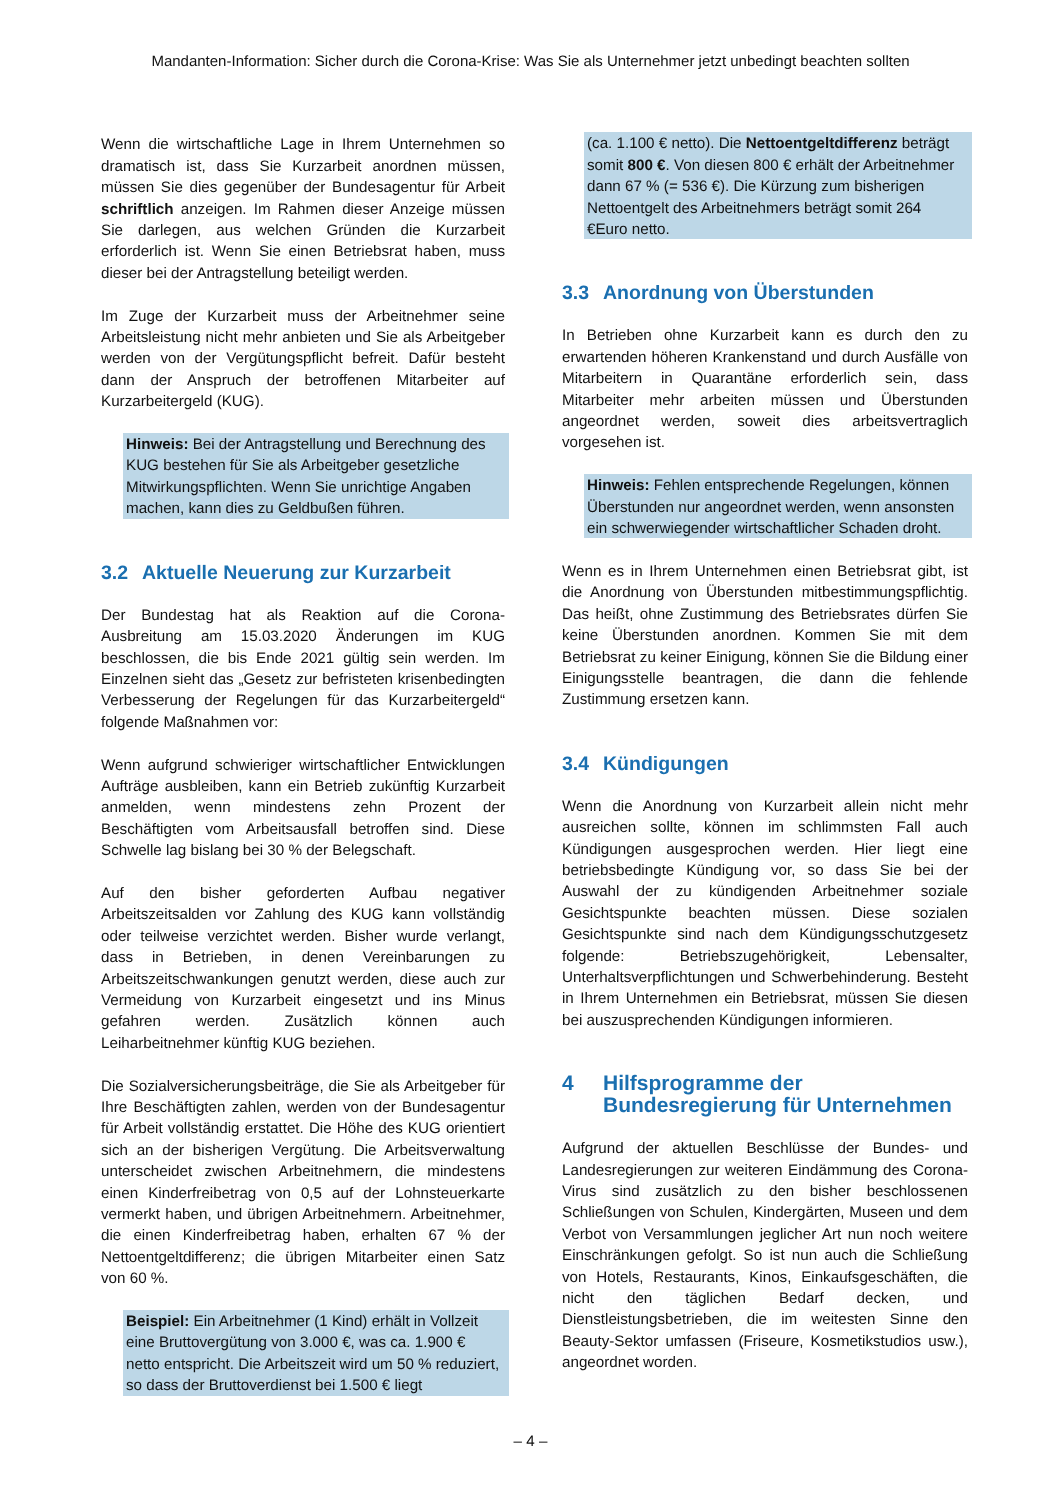Mandanten-Information: Sicher durch die Corona-Krise: Was Sie als Unternehmer jetzt unbedingt beachten sollten
Wenn die wirtschaftliche Lage in Ihrem Unternehmen so dramatisch ist, dass Sie Kurzarbeit anordnen müssen, müssen Sie dies gegenüber der Bundesagentur für Arbeit schriftlich anzeigen. Im Rahmen dieser Anzeige müssen Sie darlegen, aus welchen Gründen die Kurzarbeit erforderlich ist. Wenn Sie einen Betriebsrat haben, muss dieser bei der Antragstellung beteiligt werden.
Im Zuge der Kurzarbeit muss der Arbeitnehmer seine Arbeitsleistung nicht mehr anbieten und Sie als Arbeitgeber werden von der Vergütungspflicht befreit. Dafür besteht dann der Anspruch der betroffenen Mitarbeiter auf Kurzarbeitergeld (KUG).
Hinweis: Bei der Antragstellung und Berechnung des KUG bestehen für Sie als Arbeitgeber gesetzliche Mitwirkungspflichten. Wenn Sie unrichtige Angaben machen, kann dies zu Geldbußen führen.
3.2 Aktuelle Neuerung zur Kurzarbeit
Der Bundestag hat als Reaktion auf die Corona-Ausbreitung am 15.03.2020 Änderungen im KUG beschlossen, die bis Ende 2021 gültig sein werden. Im Einzelnen sieht das „Gesetz zur befristeten krisenbedingten Verbesserung der Regelungen für das Kurzarbeitergeld“ folgende Maßnahmen vor:
Wenn aufgrund schwieriger wirtschaftlicher Entwicklungen Aufträge ausbleiben, kann ein Betrieb zukünftig Kurzarbeit anmelden, wenn mindestens zehn Prozent der Beschäftigten vom Arbeitsausfall betroffen sind. Diese Schwelle lag bislang bei 30 % der Belegschaft.
Auf den bisher geforderten Aufbau negativer Arbeitszeitsalden vor Zahlung des KUG kann vollständig oder teilweise verzichtet werden. Bisher wurde verlangt, dass in Betrieben, in denen Vereinbarungen zu Arbeitszeitschwankungen genutzt werden, diese auch zur Vermeidung von Kurzarbeit eingesetzt und ins Minus gefahren werden. Zusätzlich können auch Leiharbeitnehmer künftig KUG beziehen.
Die Sozialversicherungsbeiträge, die Sie als Arbeitgeber für Ihre Beschäftigten zahlen, werden von der Bundesagentur für Arbeit vollständig erstattet. Die Höhe des KUG orientiert sich an der bisherigen Vergütung. Die Arbeitsverwaltung unterscheidet zwischen Arbeitnehmern, die mindestens einen Kinderfreibetrag von 0,5 auf der Lohnsteuerkarte vermerkt haben, und übrigen Arbeitnehmern. Arbeitnehmer, die einen Kinderfreibetrag haben, erhalten 67 % der Nettoentgeltdifferenz; die übrigen Mitarbeiter einen Satz von 60 %.
Beispiel: Ein Arbeitnehmer (1 Kind) erhält in Vollzeit eine Bruttovergütung von 3.000 €, was ca. 1.900 € netto entspricht. Die Arbeitszeit wird um 50 % reduziert, so dass der Bruttoverdienst bei 1.500 € liegt
(ca. 1.100 € netto). Die Nettoentgeltdifferenz beträgt somit 800 €. Von diesen 800 € erhält der Arbeitnehmer dann 67 % (= 536 €). Die Kürzung zum bisherigen Nettoentgelt des Arbeitnehmers beträgt somit 264 €Euro netto.
3.3 Anordnung von Überstunden
In Betrieben ohne Kurzarbeit kann es durch den zu erwartenden höheren Krankenstand und durch Ausfälle von Mitarbeitern in Quarantäne erforderlich sein, dass Mitarbeiter mehr arbeiten müssen und Überstunden angeordnet werden, soweit dies arbeitsvertraglich vorgesehen ist.
Hinweis: Fehlen entsprechende Regelungen, können Überstunden nur angeordnet werden, wenn ansonsten ein schwerwiegender wirtschaftlicher Schaden droht.
Wenn es in Ihrem Unternehmen einen Betriebsrat gibt, ist die Anordnung von Überstunden mitbestimmungspflichtig. Das heißt, ohne Zustimmung des Betriebsrates dürfen Sie keine Überstunden anordnen. Kommen Sie mit dem Betriebsrat zu keiner Einigung, können Sie die Bildung einer Einigungsstelle beantragen, die dann die fehlende Zustimmung ersetzen kann.
3.4 Kündigungen
Wenn die Anordnung von Kurzarbeit allein nicht mehr ausreichen sollte, können im schlimmsten Fall auch Kündigungen ausgesprochen werden. Hier liegt eine betriebsbedingte Kündigung vor, so dass Sie bei der Auswahl der zu kündigenden Arbeitnehmer soziale Gesichtspunkte beachten müssen. Diese sozialen Gesichtspunkte sind nach dem Kündigungsschutzgesetz folgende: Betriebszugehörigkeit, Lebensalter, Unterhaltsverpflichtungen und Schwerbehinderung. Besteht in Ihrem Unternehmen ein Betriebsrat, müssen Sie diesen bei auszusprechenden Kündigungen informieren.
4 Hilfsprogramme der Bundesregierung für Unternehmen
Aufgrund der aktuellen Beschlüsse der Bundes- und Landesregierungen zur weiteren Eindämmung des Corona-Virus sind zusätzlich zu den bisher beschlossenen Schließungen von Schulen, Kindergärten, Museen und dem Verbot von Versammlungen jeglicher Art nun noch weitere Einschränkungen gefolgt. So ist nun auch die Schließung von Hotels, Restaurants, Kinos, Einkaufsgeschäften, die nicht den täglichen Bedarf decken, und Dienstleistungsbetrieben, die im weitesten Sinne den Beauty-Sektor umfassen (Friseure, Kosmetikstudios usw.), angeordnet worden.
– 4 –